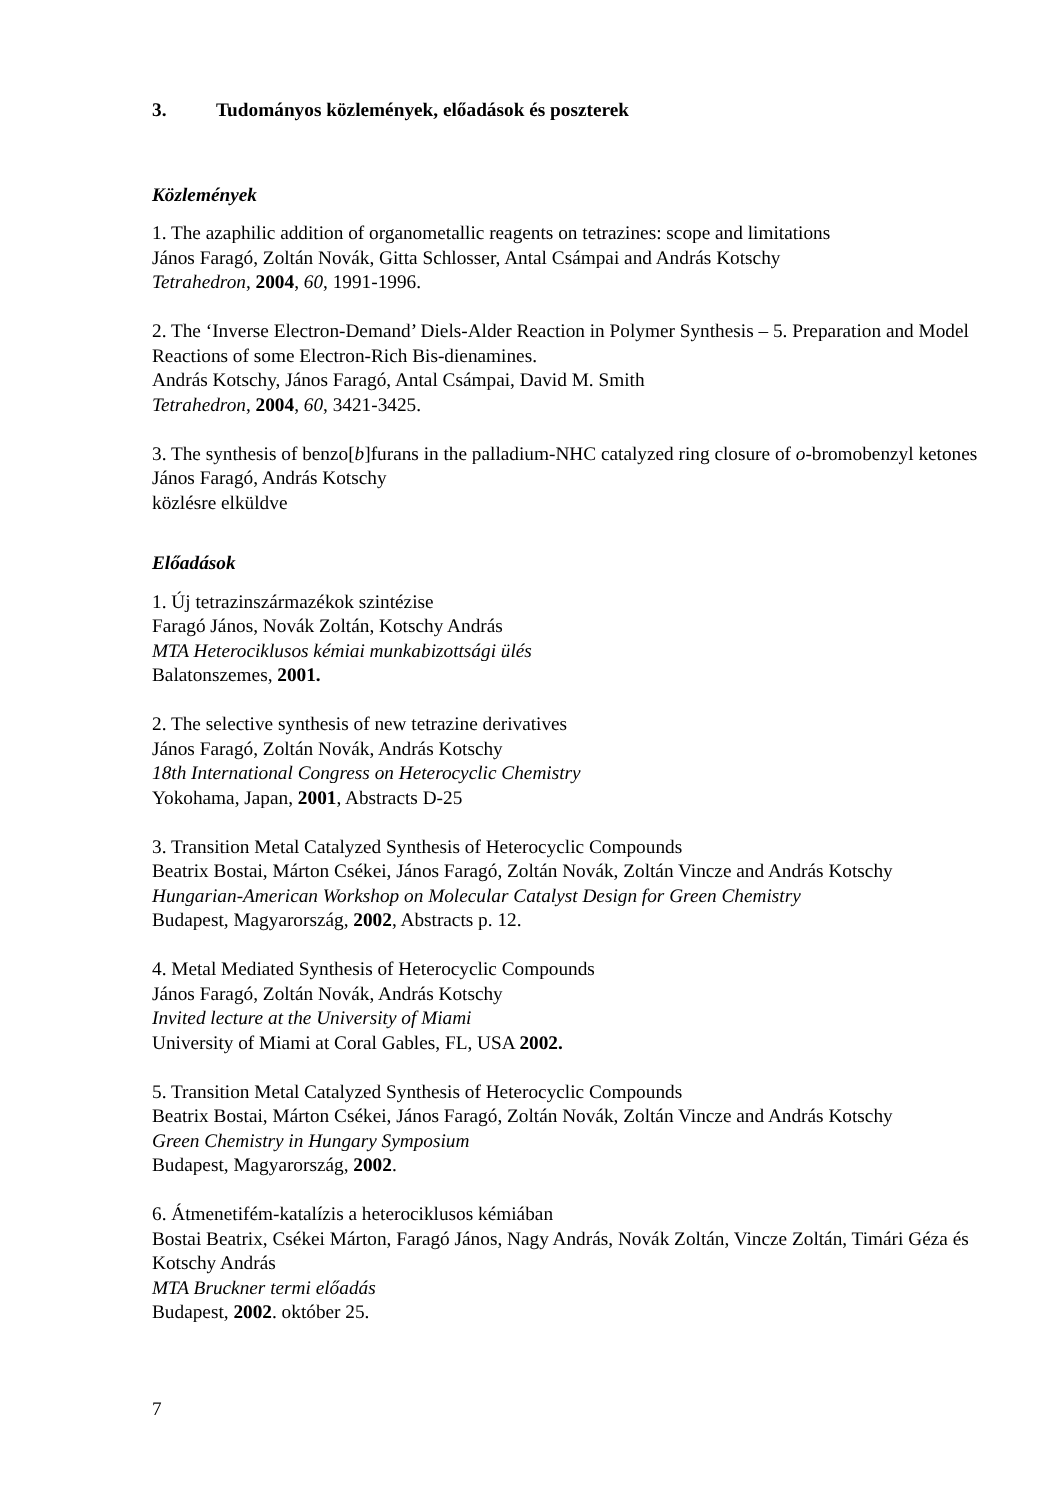3. Tudományos közlemények, előadások és poszterek
Közlemények
1. The azaphilic addition of organometallic reagents on tetrazines: scope and limitations
János Faragó, Zoltán Novák, Gitta Schlosser, Antal Csámpai and András Kotschy
Tetrahedron, 2004, 60, 1991-1996.
2. The ‘Inverse Electron-Demand’ Diels-Alder Reaction in Polymer Synthesis – 5. Preparation and Model Reactions of some Electron-Rich Bis-dienamines.
András Kotschy, János Faragó, Antal Csámpai, David M. Smith
Tetrahedron, 2004, 60, 3421-3425.
3. The synthesis of benzo[b]furans in the palladium-NHC catalyzed ring closure of o-bromobenzyl ketones
János Faragó, András Kotschy
közlésre elküldve
Előadások
1. Új tetrazinszármazékok szintézise
Faragó János, Novák Zoltán, Kotschy András
MTA Heterociklusos kémiai munkabizottsági ülés
Balatonszemes, 2001.
2. The selective synthesis of new tetrazine derivatives
János Faragó, Zoltán Novák, András Kotschy
18th International Congress on Heterocyclic Chemistry
Yokohama, Japan, 2001, Abstracts D-25
3. Transition Metal Catalyzed Synthesis of Heterocyclic Compounds
Beatrix Bostai, Márton Csékei, János Faragó, Zoltán Novák, Zoltán Vincze and András Kotschy
Hungarian-American Workshop on Molecular Catalyst Design for Green Chemistry
Budapest, Magyarország, 2002, Abstracts p. 12.
4. Metal Mediated Synthesis of Heterocyclic Compounds
János Faragó, Zoltán Novák, András Kotschy
Invited lecture at the University of Miami
University of Miami at Coral Gables, FL, USA 2002.
5. Transition Metal Catalyzed Synthesis of Heterocyclic Compounds
Beatrix Bostai, Márton Csékei, János Faragó, Zoltán Novák, Zoltán Vincze and András Kotschy
Green Chemistry in Hungary Symposium
Budapest, Magyarország, 2002.
6. Átmenetifém-katalízis a heterociklusos kémiában
Bostai Beatrix, Csékei Márton, Faragó János, Nagy András, Novák Zoltán, Vincze Zoltán, Timári Géza és Kotschy András
MTA Bruckner termi előadás
Budapest, 2002. október 25.
7